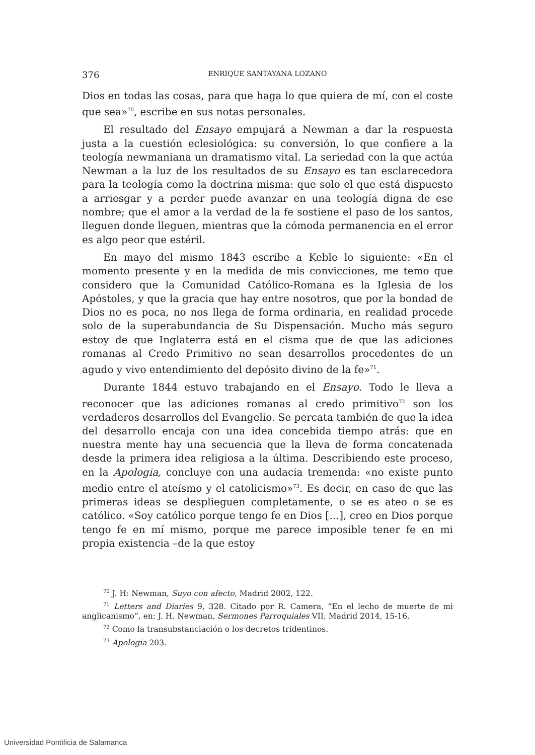376 ENRIQUE SANTAYANA LOZANO
Dios en todas las cosas, para que haga lo que quiera de mí, con el coste que sea»<sup>70</sup>, escribe en sus notas personales.
El resultado del Ensayo empujará a Newman a dar la respuesta justa a la cuestión eclesiológica: su conversión, lo que confiere a la teología newmaniana un dramatismo vital. La seriedad con la que actúa Newman a la luz de los resultados de su Ensayo es tan esclarecedora para la teología como la doctrina misma: que solo el que está dispuesto a arriesgar y a perder puede avanzar en una teología digna de ese nombre; que el amor a la verdad de la fe sostiene el paso de los santos, lleguen donde lleguen, mientras que la cómoda permanencia en el error es algo peor que estéril.
En mayo del mismo 1843 escribe a Keble lo siguiente: «En el momento presente y en la medida de mis convicciones, me temo que considero que la Comunidad Católico-Romana es la Iglesia de los Apóstoles, y que la gracia que hay entre nosotros, que por la bondad de Dios no es poca, no nos llega de forma ordinaria, en realidad procede solo de la superabundancia de Su Dispensación. Mucho más seguro estoy de que Inglaterra está en el cisma que de que las adiciones romanas al Credo Primitivo no sean desarrollos procedentes de un agudo y vivo entendimiento del depósito divino de la fe»<sup>71</sup>.
Durante 1844 estuvo trabajando en el Ensayo. Todo le lleva a reconocer que las adiciones romanas al credo primitivo<sup>72</sup> son los verdaderos desarrollos del Evangelio. Se percata también de que la idea del desarrollo encaja con una idea concebida tiempo atrás: que en nuestra mente hay una secuencia que la lleva de forma concatenada desde la primera idea religiosa a la última. Describiendo este proceso, en la Apologia, concluye con una audacia tremenda: «no existe punto medio entre el ateísmo y el catolicismo»<sup>73</sup>. Es decir, en caso de que las primeras ideas se desplieguen completamente, o se es ateo o se es católico. «Soy católico porque tengo fe en Dios […], creo en Dios porque tengo fe en mí mismo, porque me parece imposible tener fe en mi propia existencia –de la que estoy
<sup>70</sup> J. H: Newman, Suyo con afecto, Madrid 2002, 122.
<sup>71</sup> Letters and Diaries 9, 328. Citado por R. Camera, “En el lecho de muerte de mi anglicanismo”, en: J. H. Newman, Sermones Parroquiales VII, Madrid 2014, 15-16.
<sup>72</sup> Como la transubstanciación o los decretos tridentinos.
<sup>73</sup> Apologia 203.
Universidad Pontificia de Salamanca